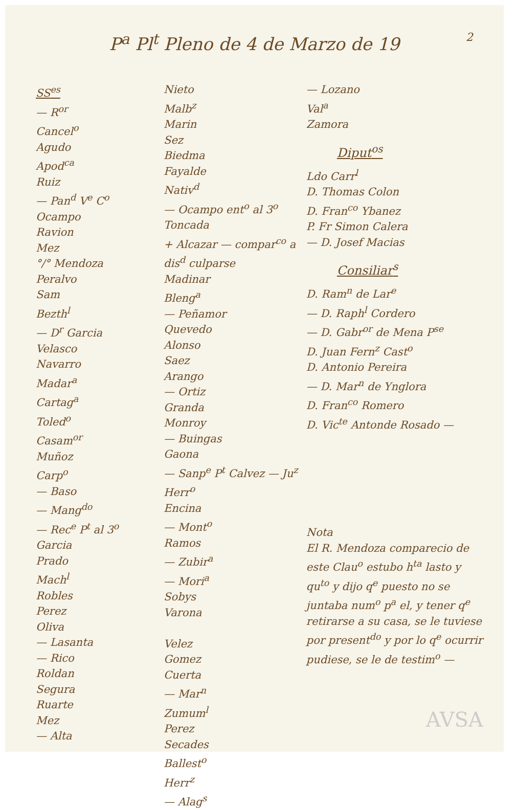2
P<sup>a</sup> Pl<sup>t</sup> Pleno de 4 de Marzo de 19
SS<sup>es</sup>
— R<sup>or</sup>
Cancel<sup>o</sup>
Agudo
Apod<sup>ca</sup>
Ruiz
— Pan<sup>d</sup> V<sup>e</sup> C<sup>o</sup>
Ocampo
Ravion
Mez
°/° Mendoza
Peralvo
Sam
Bezth<sup>l</sup>
— D<sup>r</sup> Garcia
Velasco
Navarro
Madar<sup>a</sup>
Cartag<sup>a</sup>
Toled<sup>o</sup>
Casam<sup>or</sup>
Muñoz
Carp<sup>o</sup>
— Baso
— Mang<sup>do</sup>
— Rec<sup>e</sup> P<sup>t</sup> al 3<sup>o</sup>
Garcia
Prado
Mach<sup>l</sup>
Robles
Perez
Oliva
— Lasanta
— Rico
Roldan
Segura
Ruarte
Mez
— Alta
Nieto
Malb<sup>z</sup>
Marin
Sez
Biedma
Fayalde
Nativ<sup>d</sup>
— Ocampo ent<sup>o</sup> al 3<sup>o</sup>
Toncada
+ Alcazar — compar<sup>co</sup> a dis<sup>d</sup> culparse
Madinar
Bleng<sup>a</sup>
— Peñamor
Quevedo
Alonso
Saez
Arango
— Ortiz
Granda
Monroy
— Buingas
Gaona
— Sanp<sup>e</sup> P<sup>t</sup> Calvez — Ju<sup>z</sup>
Herr<sup>o</sup>
Encina
— Mont<sup>o</sup>
Ramos
— Zubir<sup>a</sup>
— Mori<sup>a</sup>
Sobys
Varona
Velez
Gomez
Cuerta
— Mar<sup>n</sup>
Zumum<sup>l</sup>
Perez
Secades
Ballest<sup>o</sup>
Herr<sup>z</sup>
— Alag<sup>s</sup>
— Lozano
Val<sup>a</sup>
Zamora
Diput<sup>os</sup>
Ldo Carr<sup>l</sup>
D. Thomas Colon
D. Fran<sup>co</sup> Ybanez
P. Fr Simon Calera
— D. Josef Macias
Consiliar<sup>s</sup>
D. Ram<sup>n</sup> de Lar<sup>e</sup>
— D. Raph<sup>l</sup> Cordero
— D. Gabr<sup>or</sup> de Mena P<sup>se</sup>
D. Juan Fern<sup>z</sup> Cast<sup>o</sup>
D. Antonio Pereira
— D. Mar<sup>n</sup> de Ynglora
D. Fran<sup>co</sup> Romero
D. Vic<sup>te</sup> Antonde Rosado —
Nota
El R. Mendoza comparecio de este Clau<sup>o</sup> estubo h<sup>ta</sup> lasto y qu<sup>to</sup> y dijo q<sup>e</sup> puesto no se juntaba num<sup>o</sup> p<sup>a</sup> el, y tener q<sup>e</sup> retirarse a su casa, se le tuviese por present<sup>do</sup> y por lo q<sup>e</sup> ocurrir pudiese, se le de testim<sup>o</sup> —
AVSA